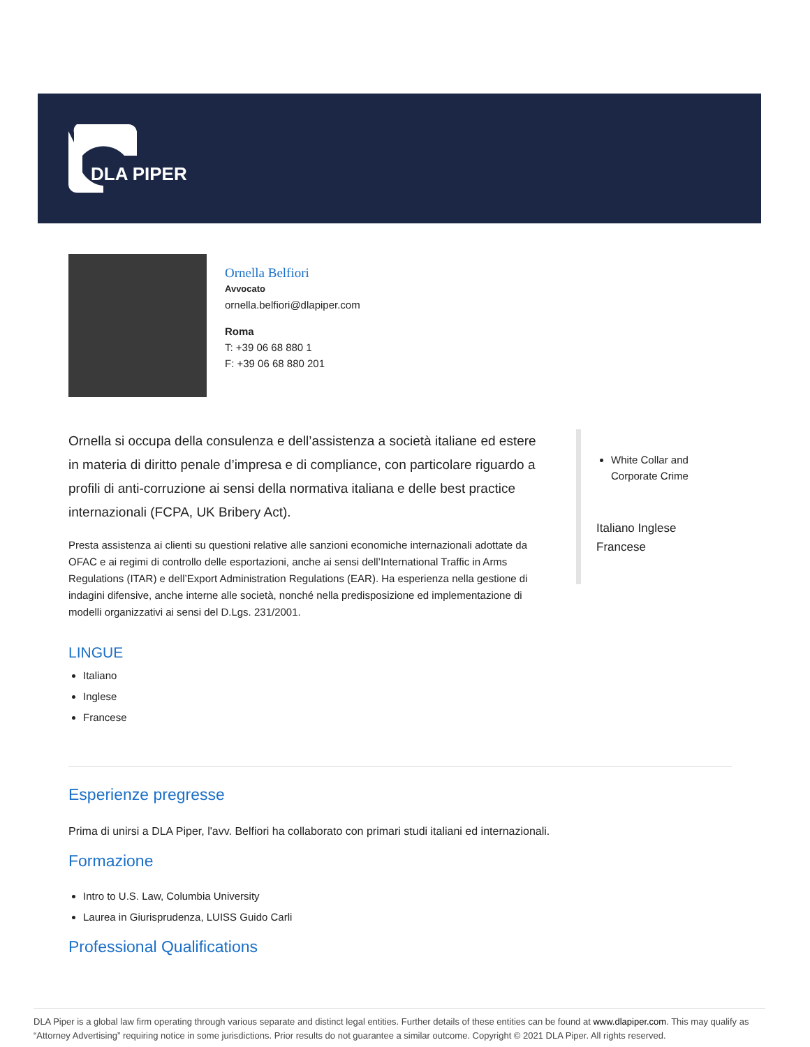DLA PIPER
Ornella Belfiori
Avvocato
ornella.belfiori@dlapiper.com
Roma
T: +39 06 68 880 1
F: +39 06 68 880 201
Ornella si occupa della consulenza e dell’assistenza a società italiane ed estere in materia di diritto penale d’impresa e di compliance, con particolare riguardo a profili di anti-corruzione ai sensi della normativa italiana e delle best practice internazionali (FCPA, UK Bribery Act).
Presta assistenza ai clienti su questioni relative alle sanzioni economiche internazionali adottate da OFAC e ai regimi di controllo delle esportazioni, anche ai sensi dell’International Traffic in Arms Regulations (ITAR) e dell’Export Administration Regulations (EAR). Ha esperienza nella gestione di indagini difensive, anche interne alle società, nonché nella predisposizione ed implementazione di modelli organizzativi ai sensi del D.Lgs. 231/2001.
White Collar and Corporate Crime
Italiano Inglese Francese
LINGUE
Italiano
Inglese
Francese
Esperienze pregresse
Prima di unirsi a DLA Piper, l'avv. Belfiori ha collaborato con primari studi italiani ed internazionali.
Formazione
Intro to U.S. Law, Columbia University
Laurea in Giurisprudenza, LUISS Guido Carli
Professional Qualifications
DLA Piper is a global law firm operating through various separate and distinct legal entities. Further details of these entities can be found at www.dlapiper.com. This may qualify as “Attorney Advertising” requiring notice in some jurisdictions. Prior results do not guarantee a similar outcome. Copyright © 2021 DLA Piper. All rights reserved.